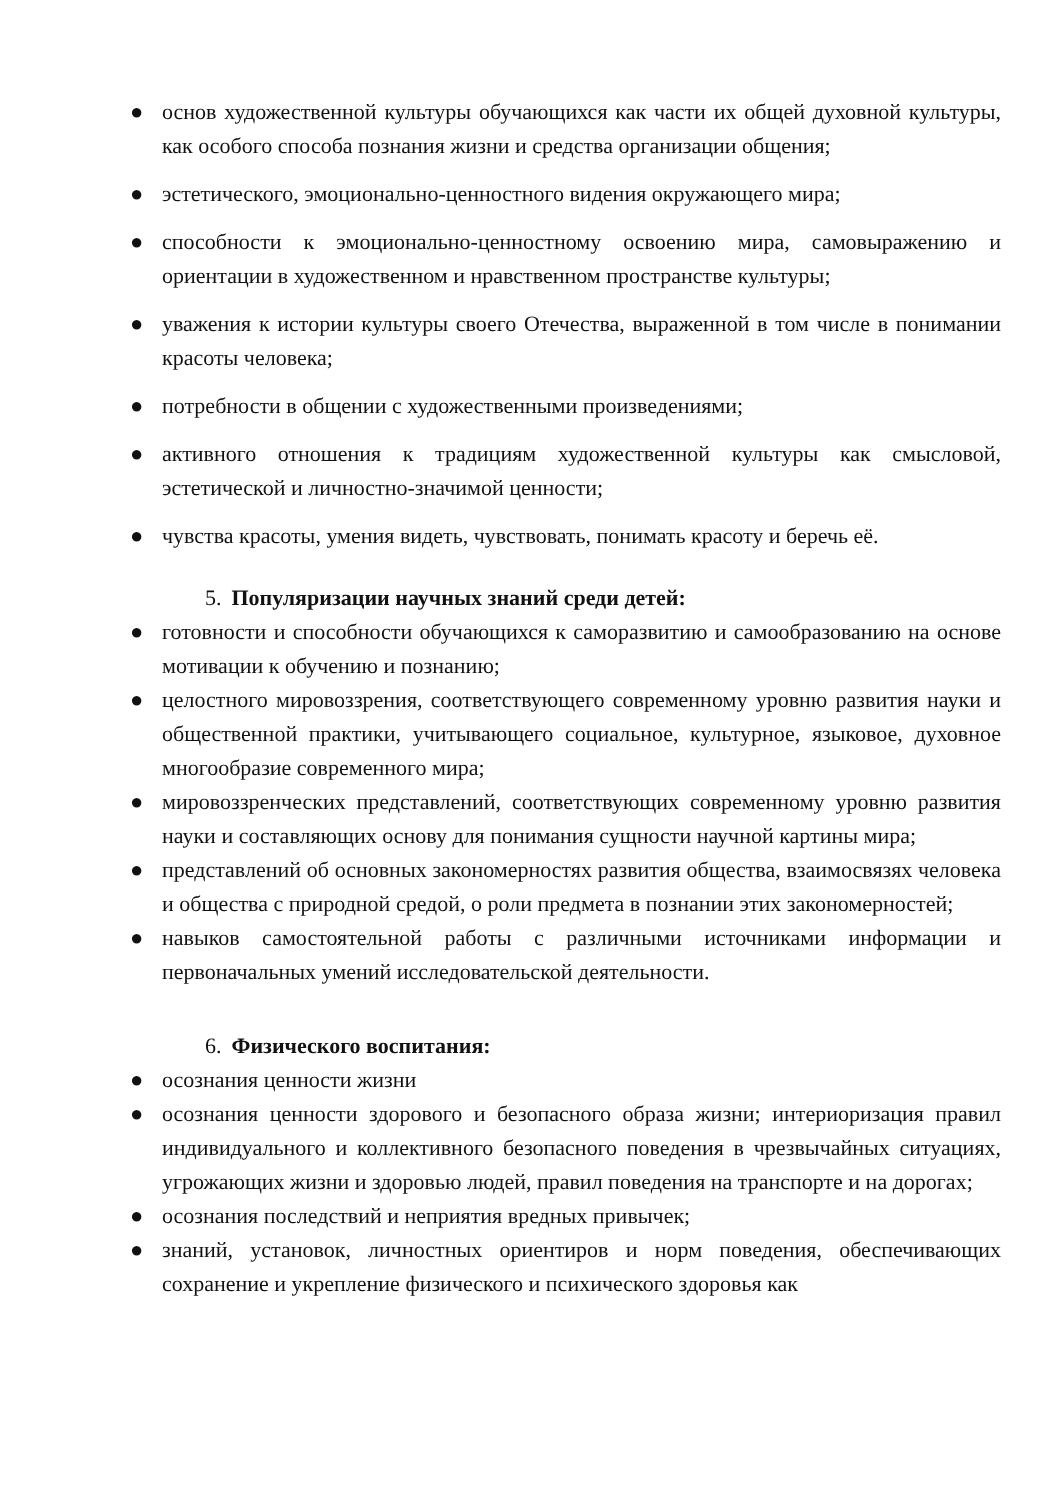● основ художественной культуры обучающихся как части их общей духовной культуры, как особого способа познания жизни и средства организации общения;
● эстетического, эмоционально-ценностного видения окружающего мира;
● способности к эмоционально-ценностному освоению мира, самовыражению и ориентации в художественном и нравственном пространстве культуры;
● уважения к истории культуры своего Отечества, выраженной в том числе в понимании красоты человека;
● потребности в общении с художественными произведениями;
● активного отношения к традициям художественной культуры как смысловой, эстетической и личностно-значимой ценности;
● чувства красоты, умения видеть, чувствовать, понимать красоту и беречь её.
5. Популяризации научных знаний среди детей:
● готовности и способности обучающихся к саморазвитию и самообразованию на основе мотивации к обучению и познанию;
● целостного мировоззрения, соответствующего современному уровню развития науки и общественной практики, учитывающего социальное, культурное, языковое, духовное многообразие современного мира;
● мировоззренческих представлений, соответствующих современному уровню развития науки и составляющих основу для понимания сущности научной картины мира;
● представлений об основных закономерностях развития общества, взаимосвязях человека и общества с природной средой, о роли предмета в познании этих закономерностей;
● навыков самостоятельной работы с различными источниками информации и первоначальных умений исследовательской деятельности.
6. Физического воспитания:
● осознания ценности жизни
● осознания ценности здорового и безопасного образа жизни; интериоризация правил индивидуального и коллективного безопасного поведения в чрезвычайных ситуациях, угрожающих жизни и здоровью людей, правил поведения на транспорте и на дорогах;
● осознания последствий и неприятия вредных привычек;
● знаний, установок, личностных ориентиров и норм поведения, обеспечивающих сохранение и укрепление физического и психического здоровья как